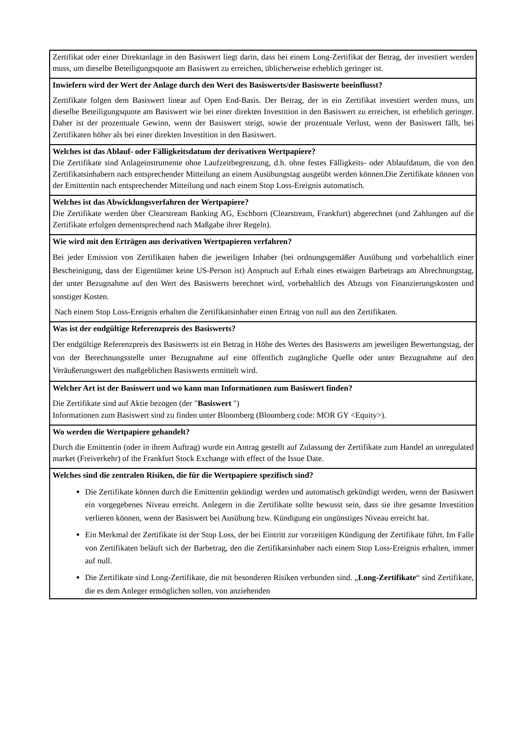Zertifikat oder einer Direktanlage in den Basiswert liegt darin, dass bei einem Long-Zertifikat der Betrag, der investiert werden muss, um dieselbe Beteiligungsquote am Basiswert zu erreichen, üblicherweise erheblich geringer ist.
Inwiefern wird der Wert der Anlage durch den Wert des Basiswerts/der Basiswerte beeinflusst?
Zertifikate folgen dem Basiswert linear auf Open End-Basis. Der Betrag, der in ein Zertifikat investiert werden muss, um dieselbe Beteiligungsquote am Basiswert wie bei einer direkten Investition in den Basiswert zu erreichen, ist erheblich geringer. Daher ist der prozentuale Gewinn, wenn der Basiswert steigt, sowie der prozentuale Verlust, wenn der Basiswert fällt, bei Zertifikaten höher als bei einer direkten Investition in den Basiswert.
Welches ist das Ablauf- oder Fälligkeitsdatum der derivativen Wertpapiere?
Die Zertifikate sind Anlageinstrumente ohne Laufzeitbegrenzung, d.h. ohne festes Fälligkeits- oder Ablaufdatum, die von den Zertifikatsinhabern nach entsprechender Mitteilung an einem Ausübungstag ausgeübt werden können.Die Zertifikate können von der Emittentin nach entsprechender Mitteilung und nach einem Stop Loss-Ereignis automatisch.
Welches ist das Abwicklungsverfahren der Wertpapiere?
Die Zertifikate werden über Clearstream Banking AG, Eschborn (Clearstream, Frankfurt) abgerechnet (und Zahlungen auf die Zertifikate erfolgen dementsprechend nach Maßgabe ihrer Regeln).
Wie wird mit den Erträgen aus derivativen Wertpapieren verfahren?
Bei jeder Emission von Zertifikaten haben die jeweiligen Inhaber (bei ordnungsgemäßer Ausübung und vorbehaltlich einer Bescheinigung, dass der Eigentümer keine US-Person ist) Anspruch auf Erhalt eines etwaigen Barbetrags am Abrechnungstag, der unter Bezugnahme auf den Wert des Basiswerts berechnet wird, vorbehaltlich des Abzugs von Finanzierungskosten und sonstiger Kosten.
Nach einem Stop Loss-Ereignis erhalten die Zertifikatsinhaber einen Ertrag von null aus den Zertifikaten.
Was ist der endgültige Referenzpreis des Basiswerts?
Der endgültige Referenzpreis des Basiswerts ist ein Betrag in Höhe des Wertes des Basiswerts am jeweiligen Bewertungstag, der von der Berechnungsstelle unter Bezugnahme auf eine öffentlich zugängliche Quelle oder unter Bezugnahme auf den Veräußerungswert des maßgeblichen Basiswerts ermittelt wird.
Welcher Art ist der Basiswert und wo kann man Informationen zum Basiswert finden?
Die Zertifikate sind auf Aktie bezogen (der "Basiswert ")
Informationen zum Basiswert sind zu finden unter Bloomberg (Bloomberg code: MOR GY <Equity>).
Wo werden die Wertpapiere gehandelt?
Durch die Emittentin (oder in ihrem Auftrag) wurde ein Antrag gestellt auf Zulassung der Zertifikate zum Handel an unregulated market (Freiverkehr) of the Frankfurt Stock Exchange with effect of the Issue Date.
Welches sind die zentralen Risiken, die für die Wertpapiere spezifisch sind?
Die Zertifikate können durch die Emittentin gekündigt werden und automatisch gekündigt werden, wenn der Basiswert ein vorgegebenes Niveau erreicht. Anlegern in die Zertifikate sollte bewusst sein, dass sie ihre gesamte Investition verlieren können, wenn der Basiswert bei Ausübung bzw. Kündigung ein ungünstiges Niveau erreicht hat.
Ein Merkmal der Zertifikate ist der Stop Loss, der bei Eintritt zur vorzeitigen Kündigung der Zertifikate führt. Im Falle von Zertifikaten beläuft sich der Barbetrag, den die Zertifikatsinhaber nach einem Stop Loss-Ereignis erhalten, immer auf null.
Die Zertifikate sind Long-Zertifikate, die mit besonderen Risiken verbunden sind. „Long-Zertifikate“ sind Zertifikate, die es dem Anleger ermöglichen sollen, von anziehenden